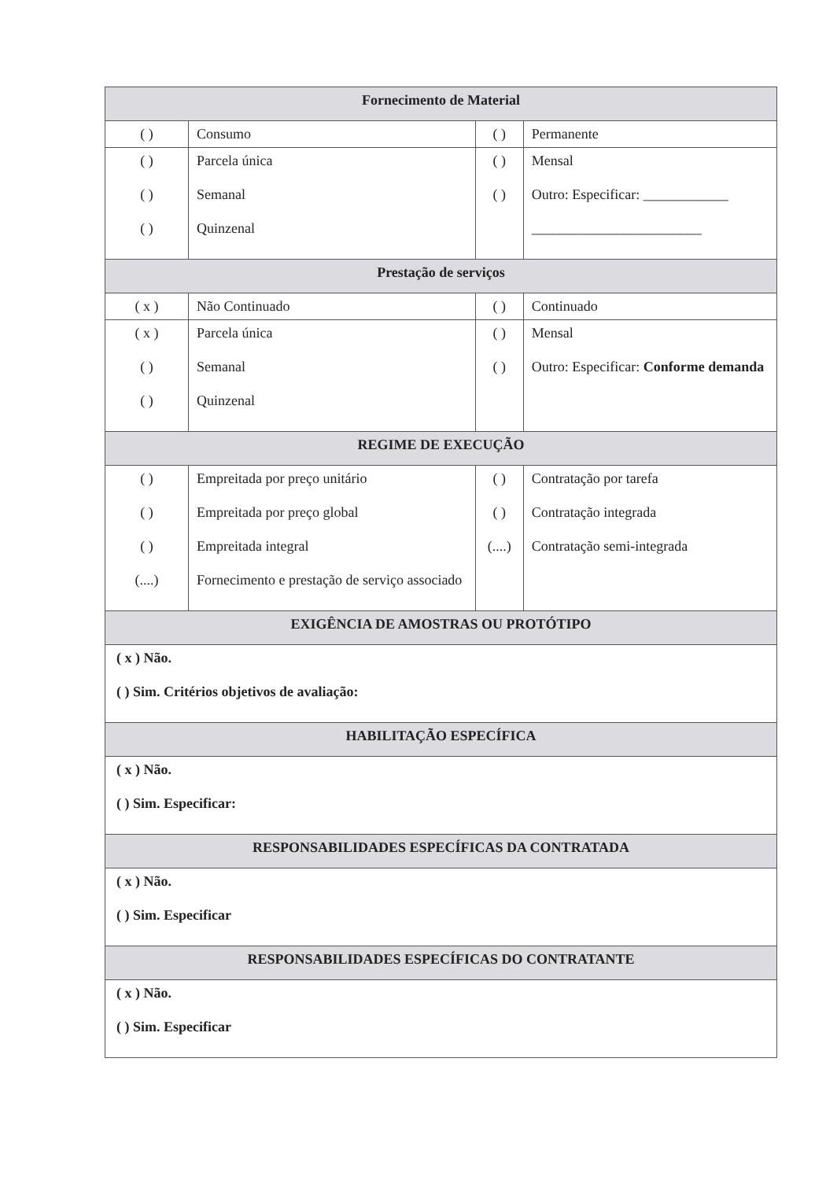| Fornecimento de Material | | | |
| --- | --- | --- | --- |
| ( ) | Consumo | ( ) | Permanente |
| ( ) ( ) ( ) | Parcela única Semanal Quinzenal | ( ) ( ) | Mensal Outro: Especificar: ____________ ________________________ |
| Prestação de serviços | | | |
| ( x ) | Não Continuado | ( ) | Continuado |
| ( x ) ( ) ( ) | Parcela única Semanal Quinzenal | ( ) ( ) | Mensal Outro: Especificar: Conforme demanda |
| REGIME DE EXECUÇÃO | | | |
| ( ) ( ) ( ) (....) | Empreitada por preço unitário Empreitada por preço global Empreitada integral Fornecimento e prestação de serviço associado | ( ) ( ) (....) | Contratação por tarefa Contratação integrada Contratação semi-integrada |
| EXIGÊNCIA DE AMOSTRAS OU PROTÓTIPO | | | |
| ( x ) Não. ( ) Sim. Critérios objetivos de avaliação: | | | |
| HABILITAÇÃO ESPECÍFICA | | | |
| ( x ) Não. ( ) Sim. Especificar: | | | |
| RESPONSABILIDADES ESPECÍFICAS DA CONTRATADA | | | |
| ( x ) Não. ( ) Sim. Especificar | | | |
| RESPONSABILIDADES ESPECÍFICAS DO CONTRATANTE | | | |
| ( x ) Não. ( ) Sim. Especificar | | | |